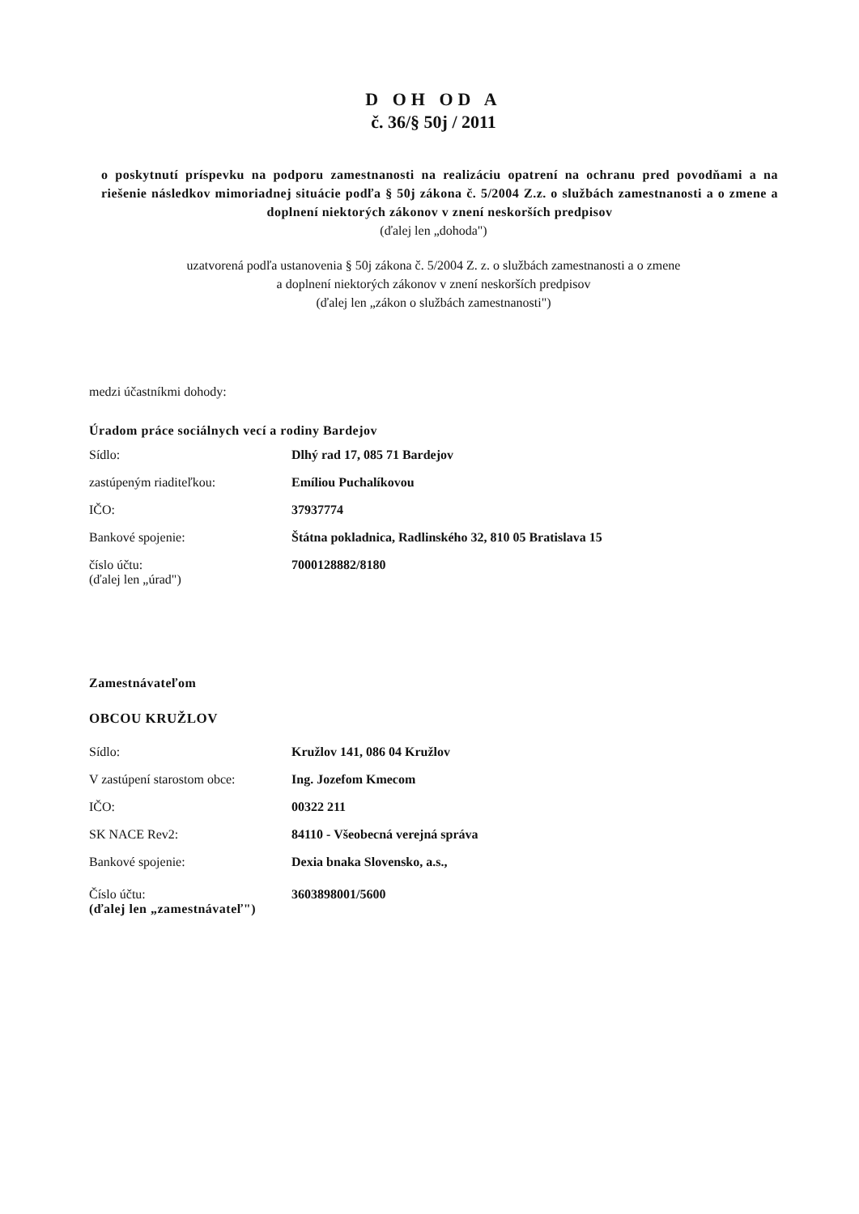D OH OD A
č. 36/§ 50j / 2011
o poskytnutí príspevku na podporu zamestnanosti na realizáciu opatrení na ochranu pred povodňami a na riešenie následkov mimoriadnej situácie podľa § 50j zákona č. 5/2004 Z.z. o službách zamestnanosti a o zmene a doplnení niektorých zákonov v znení neskorších predpisov
(ďalej len „dohoda")
uzatvorená podľa ustanovenia § 50j zákona č. 5/2004 Z. z. o službách zamestnanosti a o zmene
a doplnení niektorých zákonov v znení neskorších predpisov
(ďalej len „zákon o službách zamestnanosti")
medzi účastníkmi dohody:
Úradom práce sociálnych vecí a rodiny Bardejov
Sídlo: Dlhý rad 17, 085 71 Bardejov
zastúpeným riaditeľkou: Emíliou Puchalíkovou
IČO: 37937774
Bankové spojenie: Štátna pokladnica, Radlinského 32, 810 05 Bratislava 15
číslo účtu: 7000128882/8180
(ďalej len „úrad")
Zamestnávateľom
OBCOU KRUŽLOV
Sídlo: Kružlov 141, 086 04 Kružlov
V zastúpení starostom obce: Ing. Jozefom Kmecom
IČO: 00322 211
SK NACE Rev2: 84110 - Všeobecná verejná správa
Bankové spojenie: Dexia bnaka Slovensko, a.s.,
Číslo účtu: 3603898001/5600
(ďalej len „zamestnávateľ")